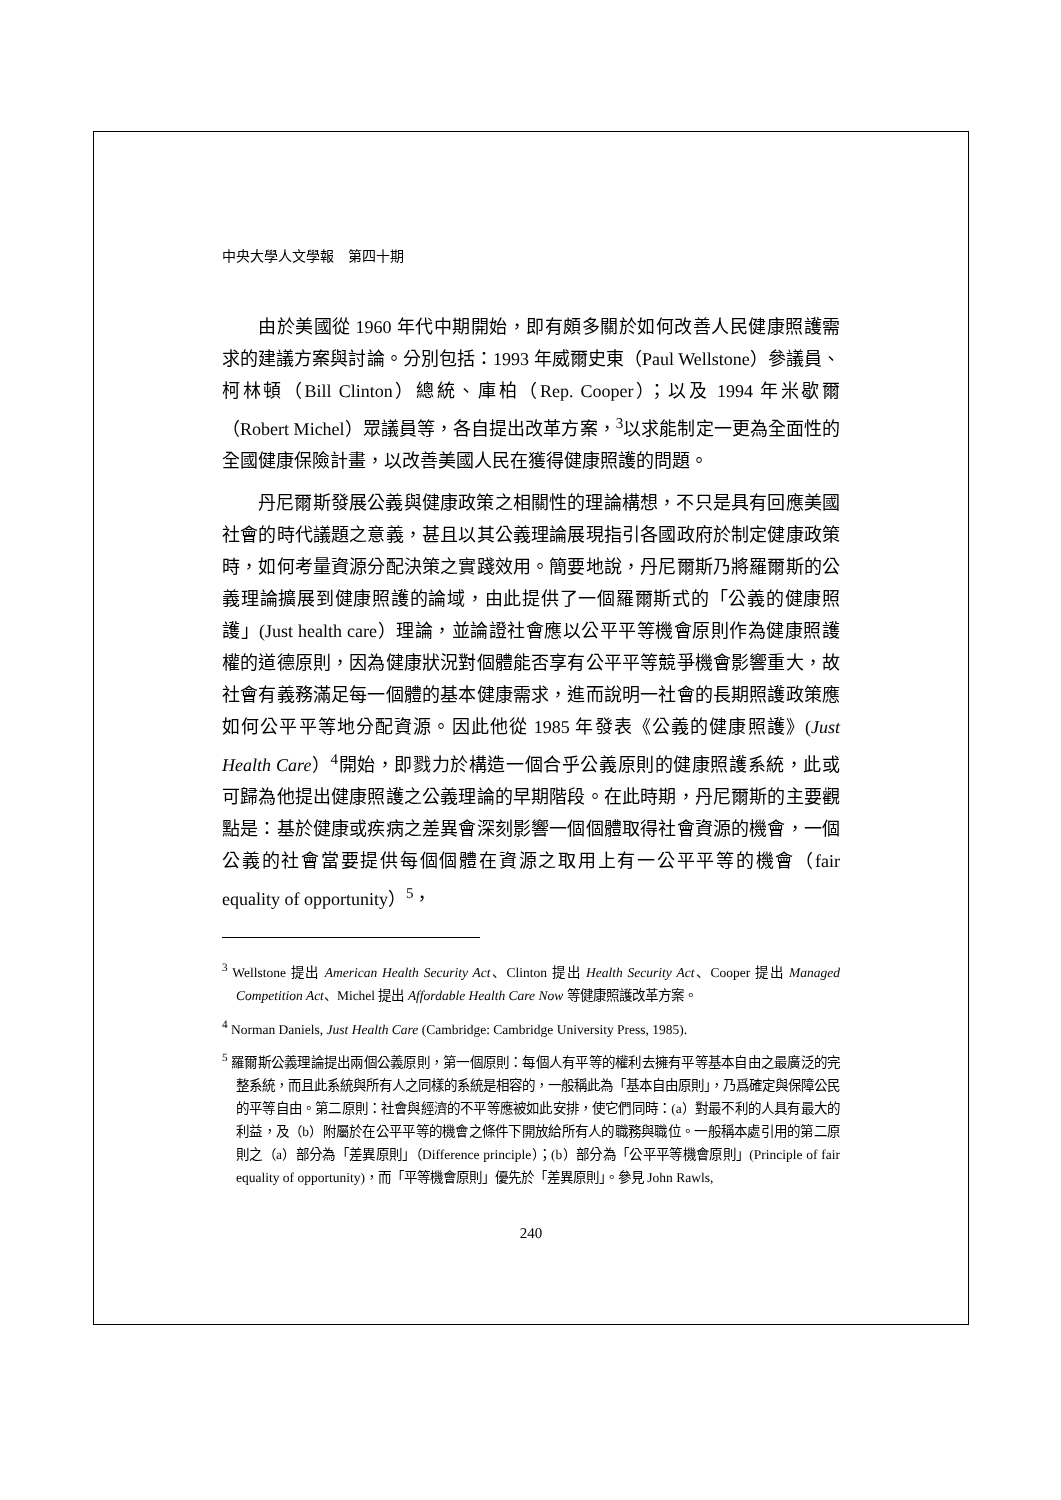中央大學人文學報　第四十期
由於美國從 1960 年代中期開始，即有頗多關於如何改善人民健康照護需求的建議方案與討論。分別包括：1993 年威爾史東（Paul Wellstone）參議員、柯林頓（Bill Clinton）總統、庫柏（Rep. Cooper）；以及 1994 年米歇爾（Robert Michel）眾議員等，各自提出改革方案，<sup>3</sup>以求能制定一更為全面性的全國健康保險計畫，以改善美國人民在獲得健康照護的問題。
丹尼爾斯發展公義與健康政策之相關性的理論構想，不只是具有回應美國社會的時代議題之意義，甚且以其公義理論展現指引各國政府於制定健康政策時，如何考量資源分配決策之實踐效用。簡要地說，丹尼爾斯乃將羅爾斯的公義理論擴展到健康照護的論域，由此提供了一個羅爾斯式的「公義的健康照護」(Just health care）理論，並論證社會應以公平平等機會原則作為健康照護權的道德原則，因為健康狀況對個體能否享有公平平等競爭機會影響重大，故社會有義務滿足每一個體的基本健康需求，進而說明一社會的長期照護政策應如何公平平等地分配資源。因此他從 1985 年發表《公義的健康照護》(Just Health Care）<sup>4</sup>開始，即戮力於構造一個合乎公義原則的健康照護系統，此或可歸為他提出健康照護之公義理論的早期階段。在此時期，丹尼爾斯的主要觀點是：基於健康或疾病之差異會深刻影響一個個體取得社會資源的機會，一個公義的社會當要提供每個個體在資源之取用上有一公平平等的機會（fair equality of opportunity）<sup>5</sup>，
<sup>3</sup> Wellstone 提出 American Health Security Act、Clinton 提出 Health Security Act、Cooper 提出 Managed Competition Act、Michel 提出 Affordable Health Care Now 等健康照護改革方案。
<sup>4</sup> Norman Daniels, Just Health Care (Cambridge: Cambridge University Press, 1985).
<sup>5</sup> 羅爾斯公義理論提出兩個公義原則，第一個原則：每個人有平等的權利去擁有平等基本自由之最廣泛的完整系統，而且此系統與所有人之同樣的系統是相容的，一般稱此為「基本自由原則」，乃爲確定與保障公民的平等自由。第二原則：社會與經濟的不平等應被如此安排，使它們同時：(a）對最不利的人具有最大的利益，及（b）附屬於在公平平等的機會之條件下開放給所有人的職務與職位。一般稱本處引用的第二原則之（a）部分為「差異原則」（Difference principle）；(b）部分為「公平平等機會原則」(Principle of fair equality of opportunity)，而「平等機會原則」優先於「差異原則」。參見 John Rawls,
240